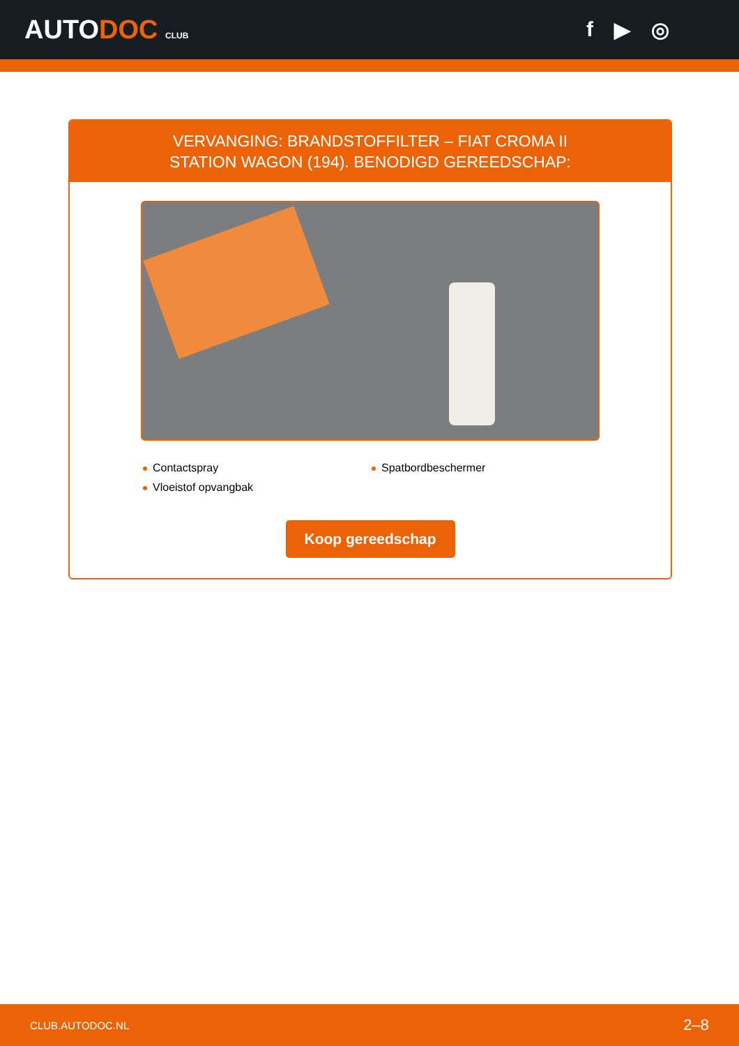AUTODOC CLUB
f ▶ ◎
VERVANGING: BRANDSTOFFILTER – FIAT CROMA II
STATION WAGON (194). BENODIGD GEREEDSCHAP:
Contactspray
Spatbordbeschermer
Vloeistof opvangbak
Koop gereedschap
CLUB.AUTODOC.NL 2–8